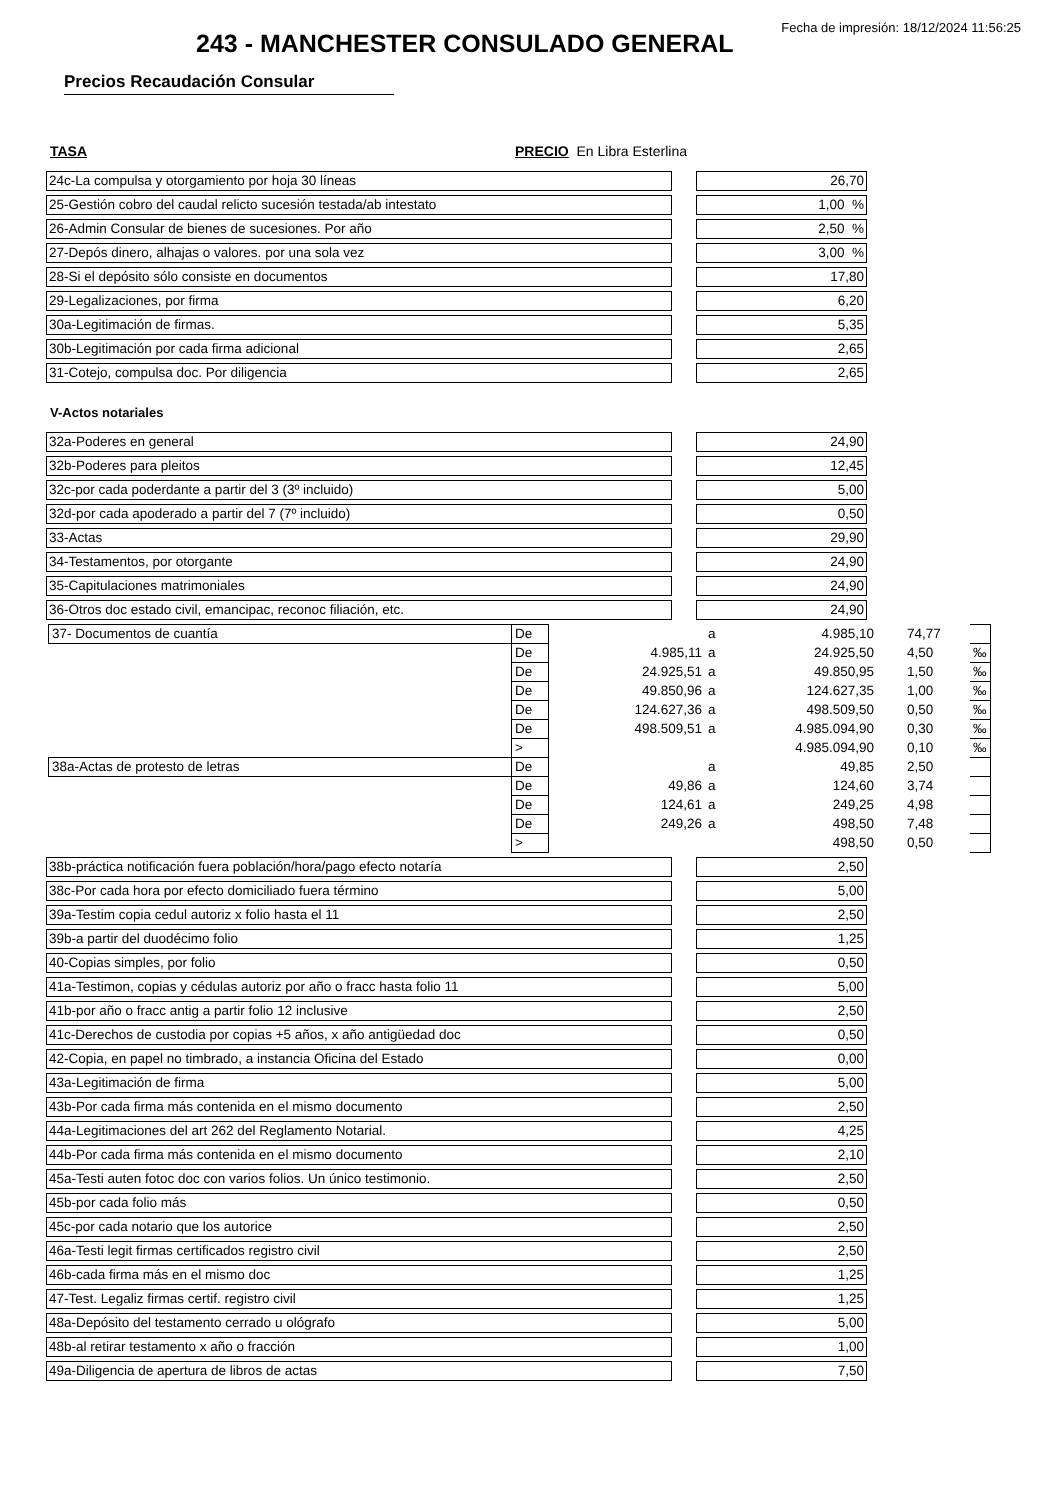Fecha de impresión: 18/12/2024 11:56:25
243 - MANCHESTER CONSULADO GENERAL
Precios Recaudación Consular
TASA PRECIO En Libra Esterlina
| 24c-La compulsa y otorgamiento por hoja 30 líneas | | 26,70 | |
| 25-Gestión cobro del caudal relicto sucesión testada/ab intestato | | 1,00 % | |
| 26-Admin Consular de bienes de sucesiones. Por año | | 2,50 % | |
| 27-Depós dinero, alhajas o valores. por una sola vez | | 3,00 % | |
| 28-Si el depósito sólo consiste en documentos | | 17,80 | |
| 29-Legalizaciones, por firma | | 6,20 | |
| 30a-Legitimación de firmas. | | 5,35 | |
| 30b-Legitimación por cada firma adicional | | 2,65 | |
| 31-Cotejo, compulsa doc. Por diligencia | | 2,65 | |
V-Actos notariales
| 32a-Poderes en general | | 24,90 |
| 32b-Poderes para pleitos | | 12,45 |
| 32c-por cada poderdante a partir del 3 (3º incluido) | | 5,00 |
| 32d-por cada apoderado a partir del 7 (7º incluido) | | 0,50 |
| 33-Actas | | 29,90 |
| 34-Testamentos, por otorgante | | 24,90 |
| 35-Capitulaciones matrimoniales | | 24,90 |
| 36-Otros doc estado civil, emancipac, reconoc filiación, etc. | | 24,90 |
| 37- Documentos de cuantía | De | | a | 4.985,10 | 74,77 | |
| | De | 4.985,11 | a | 24.925,50 | 4,50 | ‰ |
| | De | 24.925,51 | a | 49.850,95 | 1,50 | ‰ |
| | De | 49.850,96 | a | 124.627,35 | 1,00 | ‰ |
| | De | 124.627,36 | a | 498.509,50 | 0,50 | ‰ |
| | De | 498.509,51 | a | 4.985.094,90 | 0,30 | ‰ |
| | > | | | 4.985.094,90 | 0,10 | ‰ |
| 38a-Actas de protesto de letras | De | | a | 49,85 | 2,50 | |
| | De | 49,86 | a | 124,60 | 3,74 | |
| | De | 124,61 | a | 249,25 | 4,98 | |
| | De | 249,26 | a | 498,50 | 7,48 | |
| | > | | | 498,50 | 0,50 | |
| 38b-práctica notificación fuera población/hora/pago efecto notaría | | 2,50 |
| 38c-Por cada hora por efecto domiciliado fuera término | | 5,00 |
| 39a-Testim copia cedul autoriz x folio hasta el 11 | | 2,50 |
| 39b-a partir del duodécimo folio | | 1,25 |
| 40-Copias simples, por folio | | 0,50 |
| 41a-Testimon, copias y cédulas autoriz por año o fracc hasta folio 11 | | 5,00 |
| 41b-por año o fracc antig a partir folio 12 inclusive | | 2,50 |
| 41c-Derechos de custodia por copias +5 años, x año antigüedad doc | | 0,50 |
| 42-Copia, en papel no timbrado, a instancia Oficina del Estado | | 0,00 |
| 43a-Legitimación de firma | | 5,00 |
| 43b-Por cada firma más contenida en el mismo documento | | 2,50 |
| 44a-Legitimaciones del art 262 del Reglamento Notarial. | | 4,25 |
| 44b-Por cada firma más contenida en el mismo documento | | 2,10 |
| 45a-Testi auten fotoc doc con varios folios. Un único testimonio. | | 2,50 |
| 45b-por cada folio más | | 0,50 |
| 45c-por cada notario que los autorice | | 2,50 |
| 46a-Testi legit firmas certificados registro civil | | 2,50 |
| 46b-cada firma más en el mismo doc | | 1,25 |
| 47-Test. Legaliz firmas certif. registro civil | | 1,25 |
| 48a-Depósito del testamento cerrado u ológrafo | | 5,00 |
| 48b-al retirar testamento x año o fracción | | 1,00 |
| 49a-Diligencia de apertura de libros de actas | | 7,50 |